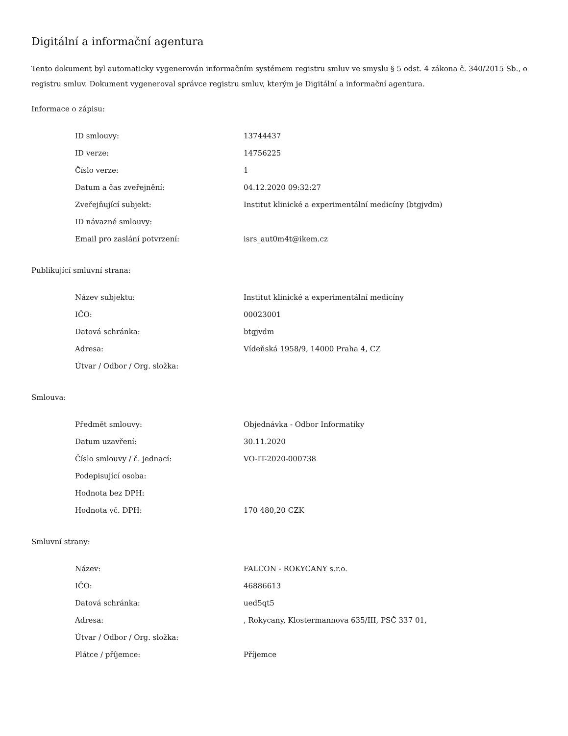Digitální a informační agentura
Tento dokument byl automaticky vygenerován informačním systémem registru smluv ve smyslu § 5 odst. 4 zákona č. 340/2015 Sb., o registru smluv. Dokument vygeneroval správce registru smluv, kterým je Digitální a informační agentura.
Informace o zápisu:
| ID smlouvy: | 13744437 |
| ID verze: | 14756225 |
| Číslo verze: | 1 |
| Datum a čas zveřejnění: | 04.12.2020 09:32:27 |
| Zveřejňující subjekt: | Institut klinické a experimentální medicíny (btgjvdm) |
| ID návazné smlouvy: | |
| Email pro zaslání potvrzení: | isrs_aut0m4t@ikem.cz |
Publikující smluvní strana:
| Název subjektu: | Institut klinické a experimentální medicíny |
| IČO: | 00023001 |
| Datová schránka: | btgjvdm |
| Adresa: | Vídeňská 1958/9, 14000 Praha 4, CZ |
| Útvar / Odbor / Org. složka: | |
Smlouva:
| Předmět smlouvy: | Objednávka - Odbor Informatiky |
| Datum uzavření: | 30.11.2020 |
| Číslo smlouvy / č. jednací: | VO-IT-2020-000738 |
| Podepisující osoba: | |
| Hodnota bez DPH: | |
| Hodnota vč. DPH: | 170 480,20 CZK |
Smluvní strany:
| Název: | FALCON - ROKYCANY s.r.o. |
| IČO: | 46886613 |
| Datová schránka: | ued5qt5 |
| Adresa: | , Rokycany, Klostermannova 635/III, PSČ 337 01, |
| Útvar / Odbor / Org. složka: | |
| Plátce / příjemce: | Příjemce |